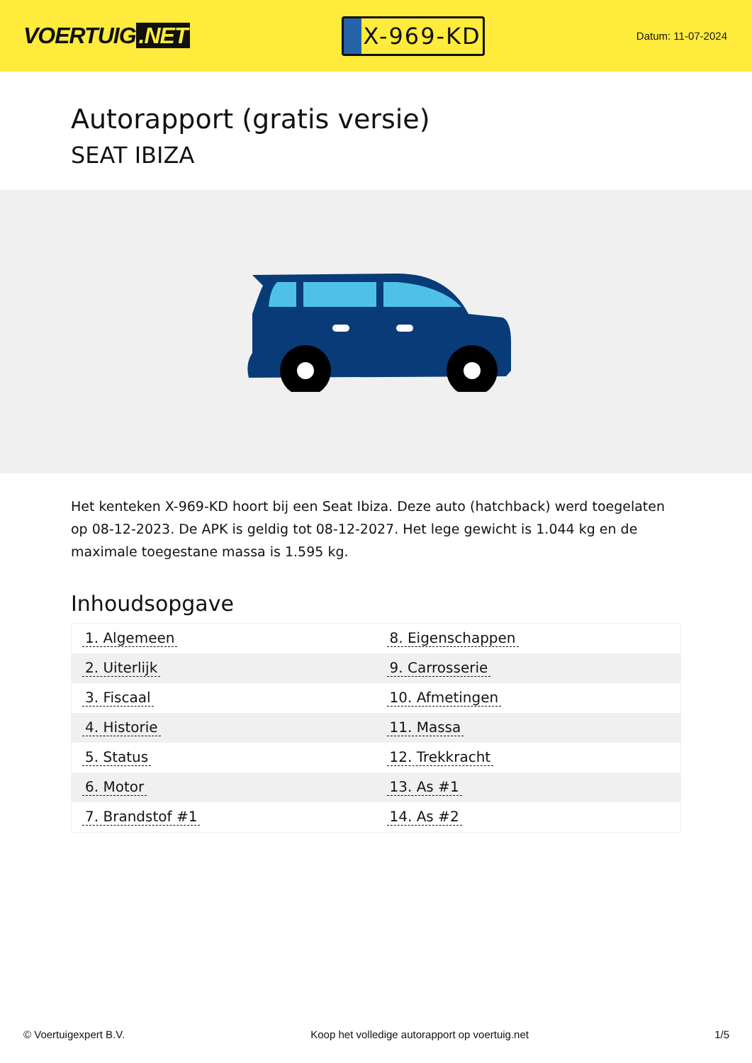VOERTUIG.NET
X-969-KD
Datum: 11-07-2024
Autorapport (gratis versie)
SEAT IBIZA
Het kenteken X-969-KD hoort bij een Seat Ibiza. Deze auto (hatchback) werd toegelaten op 08-12-2023. De APK is geldig tot 08-12-2027. Het lege gewicht is 1.044 kg en de maximale toegestane massa is 1.595 kg.
Inhoudsopgave
| 1. Algemeen | 8. Eigenschappen |
| 2. Uiterlijk | 9. Carrosserie |
| 3. Fiscaal | 10. Afmetingen |
| 4. Historie | 11. Massa |
| 5. Status | 12. Trekkracht |
| 6. Motor | 13. As #1 |
| 7. Brandstof #1 | 14. As #2 |
© Voertuigexpert B.V. Koop het volledige autorapport op voertuig.net 1/5